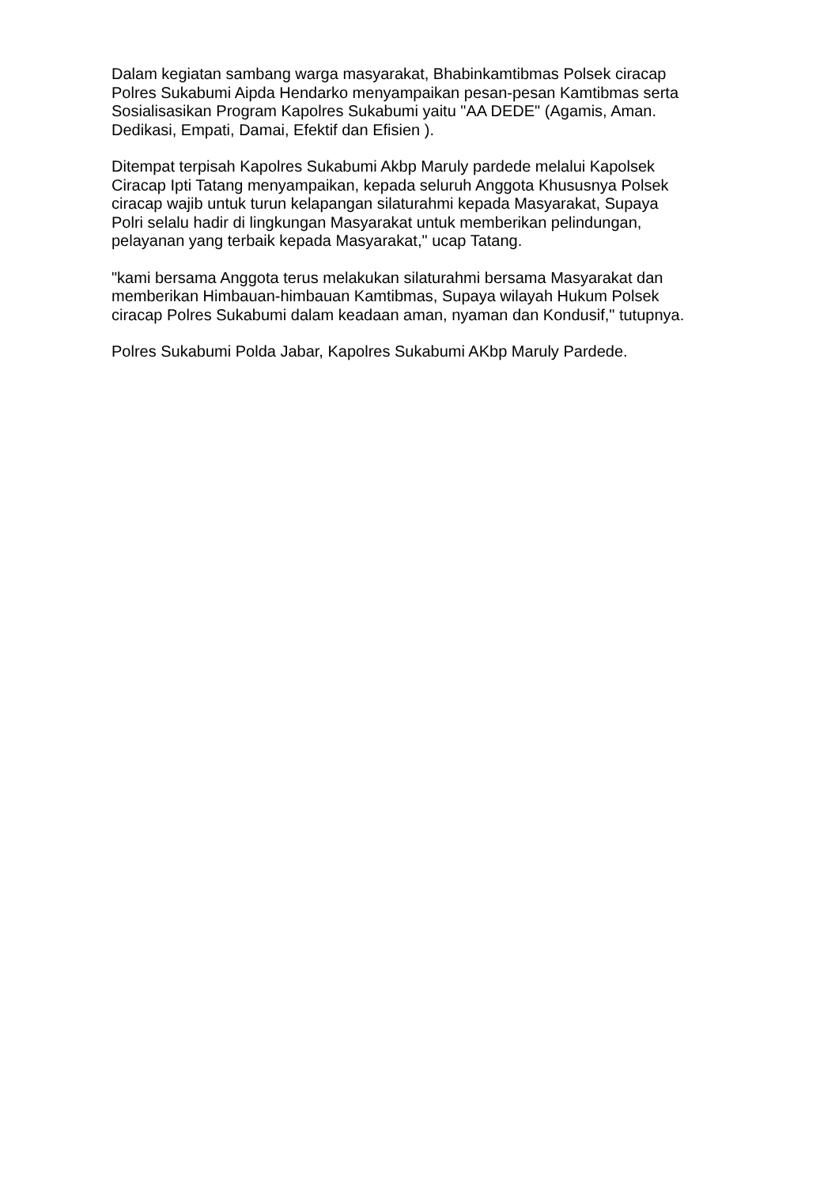Dalam kegiatan sambang warga masyarakat, Bhabinkamtibmas Polsek ciracap Polres Sukabumi Aipda Hendarko menyampaikan pesan-pesan Kamtibmas serta Sosialisasikan Program Kapolres Sukabumi yaitu "AA DEDE" (Agamis, Aman. Dedikasi, Empati, Damai, Efektif dan Efisien ).
Ditempat terpisah Kapolres Sukabumi Akbp Maruly pardede melalui Kapolsek Ciracap Ipti Tatang menyampaikan, kepada seluruh Anggota Khususnya Polsek ciracap wajib untuk turun kelapangan silaturahmi kepada Masyarakat, Supaya Polri selalu hadir di lingkungan Masyarakat untuk memberikan pelindungan, pelayanan yang terbaik kepada Masyarakat," ucap Tatang.
"kami bersama Anggota terus melakukan silaturahmi bersama Masyarakat dan memberikan Himbauan-himbauan Kamtibmas, Supaya wilayah Hukum Polsek ciracap Polres Sukabumi dalam keadaan aman, nyaman dan Kondusif," tutupnya.
Polres Sukabumi Polda Jabar, Kapolres Sukabumi AKbp Maruly Pardede.